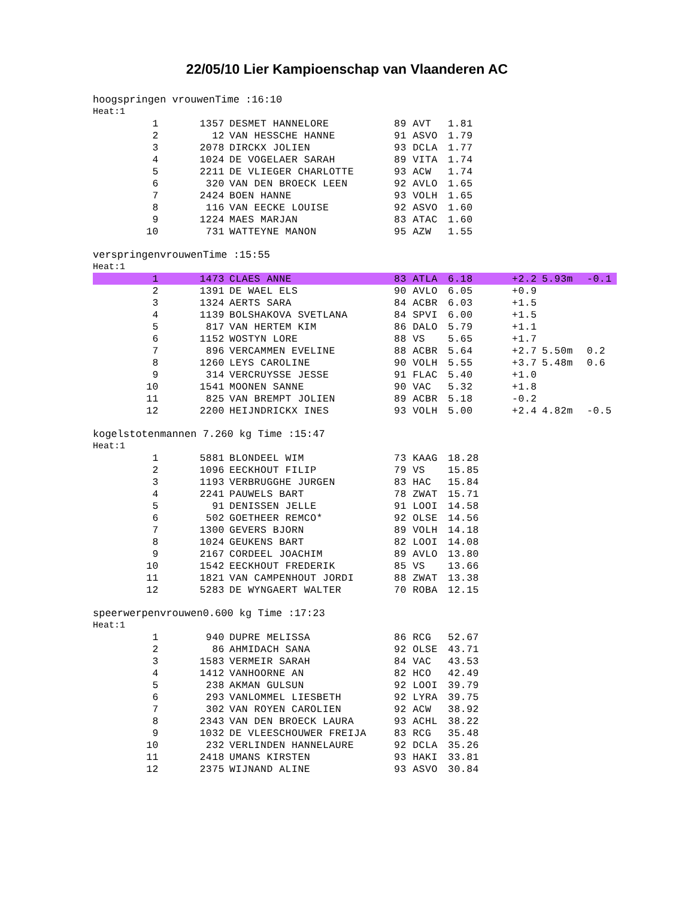22/05/10 Lier Kampioenschap van Vlaanderen AC
hoogspringen vrouwenTime :16:10
Heat:1
| 1 | 1357 | DESMET HANNELORE | 89 AVT | 1.81 |
| 2 | 12 | VAN HESSCHE HANNE | 91 ASVO | 1.79 |
| 3 | 2078 | DIRCKX JOLIEN | 93 DCLA | 1.77 |
| 4 | 1024 | DE VOGELAER SARAH | 89 VITA | 1.74 |
| 5 | 2211 | DE VLIEGER CHARLOTTE | 93 ACW | 1.74 |
| 6 | 320 | VAN DEN BROECK LEEN | 92 AVLO | 1.65 |
| 7 | 2424 | BOEN HANNE | 93 VOLH | 1.65 |
| 8 | 116 | VAN EECKE LOUISE | 92 ASVO | 1.60 |
| 9 | 1224 | MAES MARJAN | 83 ATAC | 1.60 |
| 10 | 731 | WATTEYNE MANON | 95 AZW | 1.55 |
verspringenvrouwenTime :15:55
Heat:1
| 1 | 1473 | CLAES ANNE | 83 ATLA | 6.18 | | +2.2 | 5.93m | -0.1 |
| 2 | 1391 | DE WAEL ELS | 90 AVLO | 6.05 | | +0.9 | | |
| 3 | 1324 | AERTS SARA | 84 ACBR | 6.03 | | +1.5 | | |
| 4 | 1139 | BOLSHAKOVA SVETLANA | 84 SPVI | 6.00 | | +1.5 | | |
| 5 | 817 | VAN HERTEM KIM | 86 DALO | 5.79 | | +1.1 | | |
| 6 | 1152 | WOSTYN LORE | 88 VS | 5.65 | | +1.7 | | |
| 7 | 896 | VERCAMMEN EVELINE | 88 ACBR | 5.64 | | +2.7 | 5.50m | 0.2 |
| 8 | 1260 | LEYS CAROLINE | 90 VOLH | 5.55 | | +3.7 | 5.48m | 0.6 |
| 9 | 314 | VERCRUYSSE JESSE | 91 FLAC | 5.40 | | +1.0 | | |
| 10 | 1541 | MOONEN SANNE | 90 VAC | 5.32 | | +1.8 | | |
| 11 | 825 | VAN BREMPT JOLIEN | 89 ACBR | 5.18 | | -0.2 | | |
| 12 | 2200 | HEIJNDRICKX INES | 93 VOLH | 5.00 | | +2.4 | 4.82m | -0.5 |
kogelstotenmannen 7.260 kg Time :15:47
Heat:1
| 1 | 5881 | BLONDEEL WIM | 73 KAAG | 18.28 |
| 2 | 1096 | EECKHOUT FILIP | 79 VS | 15.85 |
| 3 | 1193 | VERBRUGGHE JURGEN | 83 HAC | 15.84 |
| 4 | 2241 | PAUWELS BART | 78 ZWAT | 15.71 |
| 5 | 91 | DENISSEN JELLE | 91 LOOI | 14.58 |
| 6 | 502 | GOETHEER REMCO* | 92 OLSE | 14.56 |
| 7 | 1300 | GEVERS BJORN | 89 VOLH | 14.18 |
| 8 | 1024 | GEUKENS BART | 82 LOOI | 14.08 |
| 9 | 2167 | CORDEEL JOACHIM | 89 AVLO | 13.80 |
| 10 | 1542 | EECKHOUT FREDERIK | 85 VS | 13.66 |
| 11 | 1821 | VAN CAMPENHOUT JORDI | 88 ZWAT | 13.38 |
| 12 | 5283 | DE WYNGAERT WALTER | 70 ROBA | 12.15 |
speerwerpenvrouwen0.600 kg Time :17:23
Heat:1
| 1 | 940 | DUPRE MELISSA | 86 RCG | 52.67 |
| 2 | 86 | AHMIDACH SANA | 92 OLSE | 43.71 |
| 3 | 1583 | VERMEIR SARAH | 84 VAC | 43.53 |
| 4 | 1412 | VANHOORNE AN | 82 HCO | 42.49 |
| 5 | 238 | AKMAN GULSUN | 92 LOOI | 39.79 |
| 6 | 293 | VANLOMMEL LIESBETH | 92 LYRA | 39.75 |
| 7 | 302 | VAN ROYEN CAROLIEN | 92 ACW | 38.92 |
| 8 | 2343 | VAN DEN BROECK LAURA | 93 ACHL | 38.22 |
| 9 | 1032 | DE VLEESCHOUWER FREIJA | 83 RCG | 35.48 |
| 10 | 232 | VERLINDEN HANNELAURE | 92 DCLA | 35.26 |
| 11 | 2418 | UMANS KIRSTEN | 93 HAKI | 33.81 |
| 12 | 2375 | WIJNAND ALINE | 93 ASVO | 30.84 |